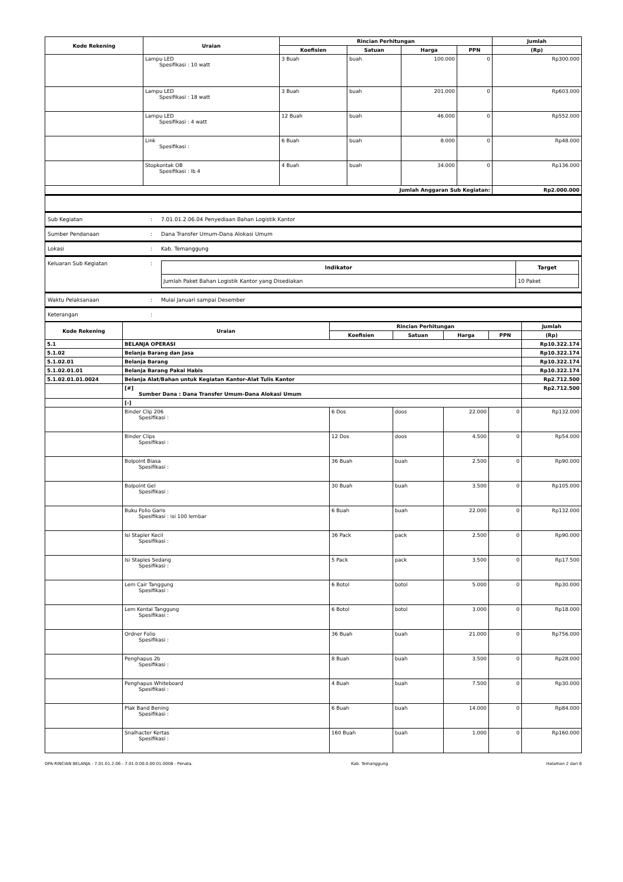| Kode Rekening | Uraian | Rincian Perhitungan | | | | Jumlah |
| --- | --- | --- | --- | --- | --- | --- |
| | | Koefisien | Satuan | Harga | PPN | (Rp) |
| | Lampu LED Spesifikasi : 10 watt | 3 Buah | buah | 100.000 | 0 | Rp300.000 |
| | Lampu LED Spesifikasi : 18 watt | 3 Buah | buah | 201.000 | 0 | Rp603.000 |
| | Lampu LED Spesifikasi : 4 watt | 12 Buah | buah | 46.000 | 0 | Rp552.000 |
| | Link Spesifikasi : | 6 Buah | buah | 8.000 | 0 | Rp48.000 |
| | Stopkontak OB Spesifikasi : lb 4 | 4 Buah | buah | 34.000 | 0 | Rp136.000 |
| Jumlah Anggaran Sub Kegiatan: | | | | | | Rp2.000.000 |
Sub Kegiatan: 7.01.01.2.06.04 Penyediaan Bahan Logistik Kantor
Sumber Pendanaan: Dana Transfer Umum-Dana Alokasi Umum
Lokasi: Kab. Temanggung
Keluaran Sub Kegiatan:
| Indikator | Target |
| --- | --- |
| Jumlah Paket Bahan Logistik Kantor yang Disediakan | 10 Paket |
Waktu Pelaksanaan: Mulai Januari sampai Desember
Keterangan:
| Kode Rekening | Uraian | Rincian Perhitungan | | | | Jumlah |
| --- | --- | --- | --- | --- | --- | --- |
| | | Koefisien | Satuan | Harga | PPN | (Rp) |
| 5.1 | BELANJA OPERASI | | | | | Rp10.322.174 |
| 5.1.02 | Belanja Barang dan Jasa | | | | | Rp10.322.174 |
| 5.1.02.01 | Belanja Barang | | | | | Rp10.322.174 |
| 5.1.02.01.01 | Belanja Barang Pakai Habis | | | | | Rp10.322.174 |
| 5.1.02.01.01.0024 | Belanja Alat/Bahan untuk Kegiatan Kantor-Alat Tulis Kantor | | | | | Rp2.712.500 |
| | [#] Sumber Dana : Dana Transfer Umum-Dana Alokasi Umum | | | | | Rp2.712.500 |
| | [-] | | | | | |
| | Binder Clip 206 Spesifikasi : | 6 Dos | doos | 22.000 | 0 | Rp132.000 |
| | Binder Clips Spesifikasi : | 12 Dos | doos | 4.500 | 0 | Rp54.000 |
| | Bolpoint Biasa Spesifikasi : | 36 Buah | buah | 2.500 | 0 | Rp90.000 |
| | Bolpoint Gel Spesifikasi : | 30 Buah | buah | 3.500 | 0 | Rp105.000 |
| | Buku Folio Garis Spesifikasi : isi 100 lembar | 6 Buah | buah | 22.000 | 0 | Rp132.000 |
| | Isi Stapler Kecil Spesifikasi : | 36 Pack | pack | 2.500 | 0 | Rp90.000 |
| | Isi Staples Sedang Spesifikasi : | 5 Pack | pack | 3.500 | 0 | Rp17.500 |
| | Lem Cair Tanggung Spesifikasi : | 6 Botol | botol | 5.000 | 0 | Rp30.000 |
| | Lem Kental Tanggung Spesifikasi : | 6 Botol | botol | 3.000 | 0 | Rp18.000 |
| | Ordner Folio Spesifikasi : | 36 Buah | buah | 21.000 | 0 | Rp756.000 |
| | Penghapus 2b Spesifikasi : | 8 Buah | buah | 3.500 | 0 | Rp28.000 |
| | Penghapus Whiteboard Spesifikasi : | 4 Buah | buah | 7.500 | 0 | Rp30.000 |
| | Plak Band Bening Spesifikasi : | 6 Buah | buah | 14.000 | 0 | Rp84.000 |
| | Snalhacter Kertas Spesifikasi : | 160 Buah | buah | 1.000 | 0 | Rp160.000 |
DPA-RINCIAN BELANJA - 7.01.01.2.06 - 7.01.0.00.0.00.01.0008 - Penata. Kab. Temanggung Halaman 2 dari 6